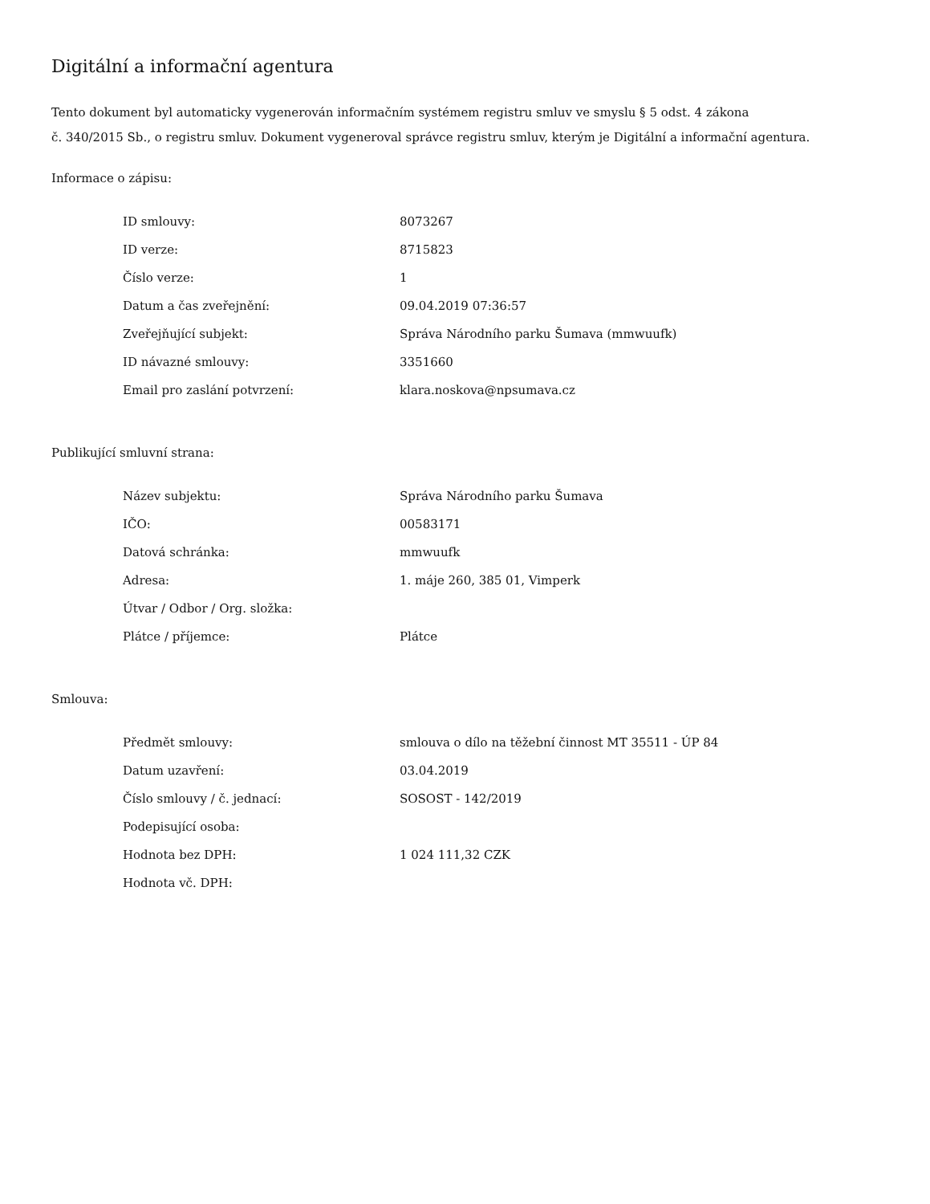Digitální a informační agentura
Tento dokument byl automaticky vygenerován informačním systémem registru smluv ve smyslu § 5 odst. 4 zákona
č. 340/2015 Sb., o registru smluv. Dokument vygeneroval správce registru smluv, kterým je Digitální a informační agentura.
Informace o zápisu:
| ID smlouvy: | 8073267 |
| ID verze: | 8715823 |
| Číslo verze: | 1 |
| Datum a čas zveřejnění: | 09.04.2019 07:36:57 |
| Zveřejňující subjekt: | Správa Národního parku Šumava (mmwuufk) |
| ID návazné smlouvy: | 3351660 |
| Email pro zaslání potvrzení: | klara.noskova@npsumava.cz |
Publikující smluvní strana:
| Název subjektu: | Správa Národního parku Šumava |
| IČO: | 00583171 |
| Datová schránka: | mmwuufk |
| Adresa: | 1. máje 260, 385 01, Vimperk |
| Útvar / Odbor / Org. složka: | |
| Plátce / příjemce: | Plátce |
Smlouva:
| Předmět smlouvy: | smlouva o dílo na těžební činnost MT 35511 - ÚP 84 |
| Datum uzavření: | 03.04.2019 |
| Číslo smlouvy / č. jednací: | SOSOST - 142/2019 |
| Podepisující osoba: | |
| Hodnota bez DPH: | 1 024 111,32 CZK |
| Hodnota vč. DPH: | |